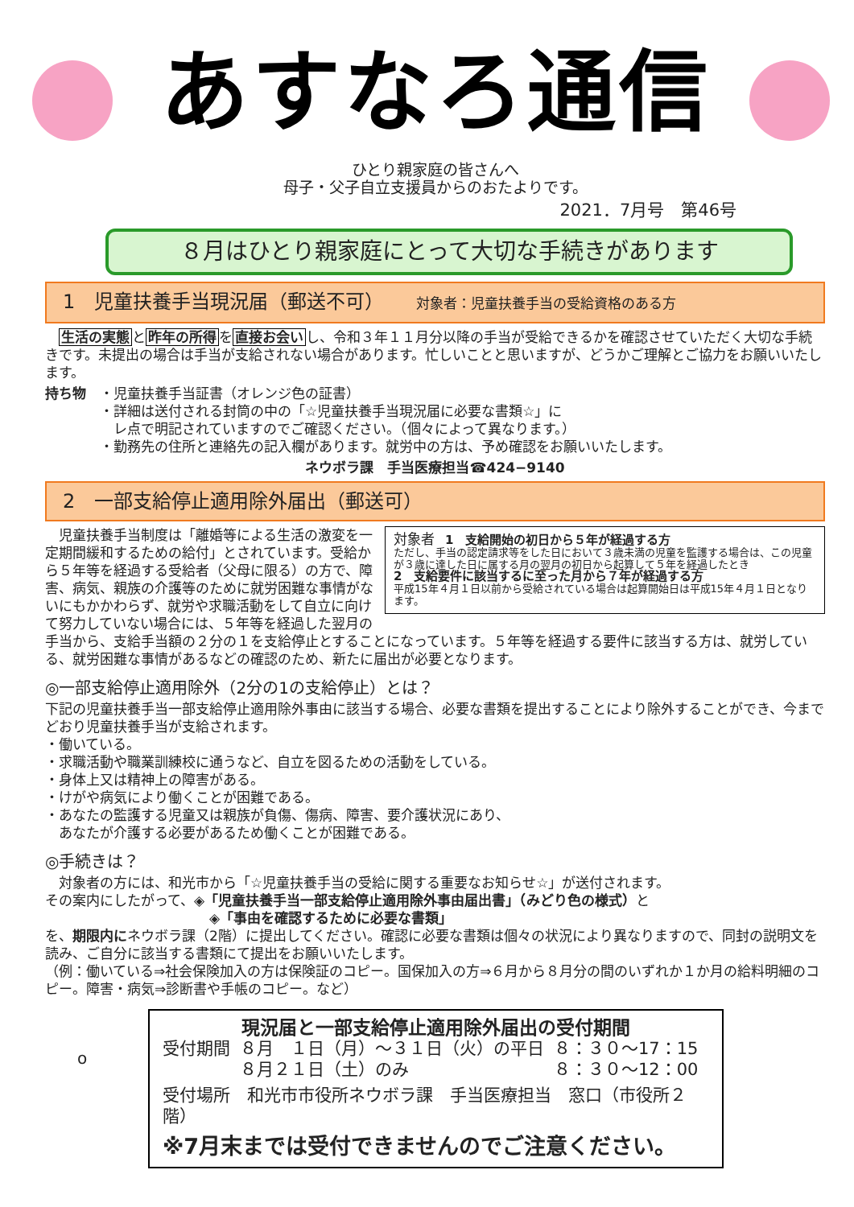あすなろ通信
ひとり親家庭の皆さんへ
母子・父子自立支援員からのおたよりです。
2021．7月号　第46号
８月はひとり親家庭にとって大切な手続きがあります
1　児童扶養手当現況届（郵送不可） 対象者：児童扶養手当の受給資格のある方
　生活の実態と昨年の所得を直接お会いし、令和３年１１月分以降の手当が受給できるかを確認させていただく大切な手続きです。未提出の場合は手当が支給されない場合があります。忙しいことと思いますが、どうかご理解とご協力をお願いいたします。
持ち物　・児童扶養手当証書（オレンジ色の証書）
　　　　・詳細は送付される封筒の中の「☆児童扶養手当現況届に必要な書類☆」に
　　　　　レ点で明記されていますのでご確認ください。（個々によって異なります。）
　　　　・勤務先の住所と連絡先の記入欄があります。就労中の方は、予め確認をお願いいたします。
ネウボラ課　手当医療担当☎424−9140
2　一部支給停止適用除外届出（郵送可）
対象者　1　支給開始の初日から５年が経過する方
ただし、手当の認定請求等をした日において３歳未満の児童を監護する場合は、この児童が３歳に達した日に属する月の翌月の初日から起算して５年を経過したとき
2　支給要件に該当するに至った月から７年が経過する方
平成15年４月１日以前から受給されている場合は起算開始日は平成15年４月１日となります。
　児童扶養手当制度は「離婚等による生活の激変を一定期間緩和するための給付」とされています。受給から５年等を経過する受給者（父母に限る）の方で、障害、病気、親族の介護等のために就労困難な事情がないにもかかわらず、就労や求職活動をして自立に向けて努力していない場合には、５年等を経過した翌月の手当から、支給手当額の２分の１を支給停止とすることになっています。５年等を経過する要件に該当する方は、就労している、就労困難な事情があるなどの確認のため、新たに届出が必要となります。
◎一部支給停止適用除外（2分の1の支給停止）とは？
下記の児童扶養手当一部支給停止適用除外事由に該当する場合、必要な書類を提出することにより除外することができ、今までどおり児童扶養手当が支給されます。
・働いている。
・求職活動や職業訓練校に通うなど、自立を図るための活動をしている。
・身体上又は精神上の障害がある。
・けがや病気により働くことが困難である。
・あなたの監護する児童又は親族が負傷、傷病、障害、要介護状況にあり、
　あなたが介護する必要があるため働くことが困難である。
◎手続きは？
　対象者の方には、和光市から「☆児童扶養手当の受給に関する重要なお知らせ☆」が送付されます。
その案内にしたがって、◈「児童扶養手当一部支給停止適用除外事由届出書」（みどり色の様式）と
　　　　　　　　　　　　◈「事由を確認するために必要な書類」
を、期限内にネウボラ課（2階）に提出してください。確認に必要な書類は個々の状況により異なりますので、同封の説明文を読み、ご自分に該当する書類にて提出をお願いいたします。
（例：働いている⇒社会保険加入の方は保険証のコピー。国保加入の方⇒６月から８月分の間のいずれか１か月の給料明細のコピー。障害・病気⇒診断書や手帳のコピー。など）
o
現況届と一部支給停止適用除外届出の受付期間
| 受付期間 | ８月 １日（月）〜３１日（火）の平日 ８月２１日（土）のみ | ８：３０〜17：15 ８：３０〜12：00 |
受付場所　和光市市役所ネウボラ課　手当医療担当　窓口（市役所２階）
※7月末までは受付できませんのでご注意ください。